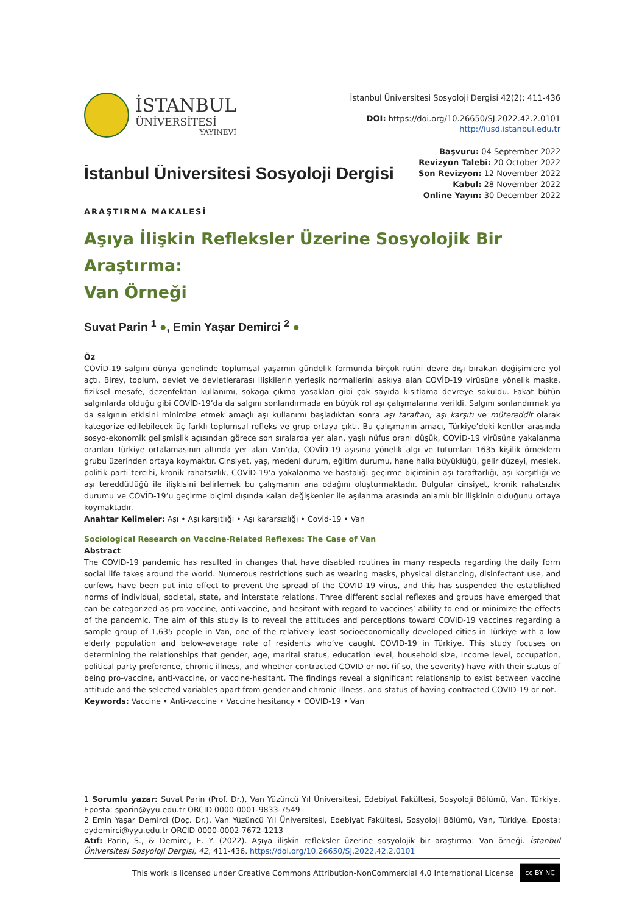İSTANBUL
ÜNİVERSİTESİ
YAYINEVİ
İstanbul Üniversitesi Sosyoloji Dergisi 42(2): 411-436
DOI: https://doi.org/10.26650/SJ.2022.42.2.0101
http://iusd.istanbul.edu.tr
İstanbul Üniversitesi Sosyoloji Dergisi
Başvuru: 04 September 2022
Revizyon Talebi: 20 October 2022
Son Revizyon: 12 November 2022
Kabul: 28 November 2022
Online Yayın: 30 December 2022
ARAŞTIRMA MAKALESİ
Aşıya İlişkin Refleksler Üzerine Sosyolojik Bir Araştırma:
Van Örneği
Suvat Parin <sup>1</sup> ●, Emin Yaşar Demirci <sup>2</sup> ●
Öz
COVİD-19 salgını dünya genelinde toplumsal yaşamın gündelik formunda birçok rutini devre dışı bırakan değişimlere yol açtı. Birey, toplum, devlet ve devletlerarası ilişkilerin yerleşik normallerini askıya alan COVİD-19 virüsüne yönelik maske, fiziksel mesafe, dezenfektan kullanımı, sokağa çıkma yasakları gibi çok sayıda kısıtlama devreye sokuldu. Fakat bütün salgınlarda olduğu gibi COVİD-19’da da salgını sonlandırmada en büyük rol aşı çalışmalarına verildi. Salgını sonlandırmak ya da salgının etkisini minimize etmek amaçlı aşı kullanımı başladıktan sonra aşı taraftarı, aşı karşıtı ve mütereddit olarak kategorize edilebilecek üç farklı toplumsal refleks ve grup ortaya çıktı. Bu çalışmanın amacı, Türkiye’deki kentler arasında sosyo-ekonomik gelişmişlik açısından görece son sıralarda yer alan, yaşlı nüfus oranı düşük, COVİD-19 virüsüne yakalanma oranları Türkiye ortalamasının altında yer alan Van’da, COVİD-19 aşısına yönelik algı ve tutumları 1635 kişilik örneklem grubu üzerinden ortaya koymaktır. Cinsiyet, yaş, medeni durum, eğitim durumu, hane halkı büyüklüğü, gelir düzeyi, meslek, politik parti tercihi, kronik rahatsızlık, COVİD-19’a yakalanma ve hastalığı geçirme biçiminin aşı taraftarlığı, aşı karşıtlığı ve aşı tereddütlüğü ile ilişkisini belirlemek bu çalışmanın ana odağını oluşturmaktadır. Bulgular cinsiyet, kronik rahatsızlık durumu ve COVİD-19’u geçirme biçimi dışında kalan değişkenler ile aşılanma arasında anlamlı bir ilişkinin olduğunu ortaya koymaktadır.
Anahtar Kelimeler: Aşı • Aşı karşıtlığı • Aşı kararsızlığı • Covid-19 • Van
Sociological Research on Vaccine-Related Reflexes: The Case of Van
Abstract
The COVID-19 pandemic has resulted in changes that have disabled routines in many respects regarding the daily form social life takes around the world. Numerous restrictions such as wearing masks, physical distancing, disinfectant use, and curfews have been put into effect to prevent the spread of the COVID-19 virus, and this has suspended the established norms of individual, societal, state, and interstate relations. Three different social reflexes and groups have emerged that can be categorized as pro-vaccine, anti-vaccine, and hesitant with regard to vaccines’ ability to end or minimize the effects of the pandemic. The aim of this study is to reveal the attitudes and perceptions toward COVID-19 vaccines regarding a sample group of 1,635 people in Van, one of the relatively least socioeconomically developed cities in Türkiye with a low elderly population and below-average rate of residents who’ve caught COVID-19 in Türkiye. This study focuses on determining the relationships that gender, age, marital status, education level, household size, income level, occupation, political party preference, chronic illness, and whether contracted COVID or not (if so, the severity) have with their status of being pro-vaccine, anti-vaccine, or vaccine-hesitant. The findings reveal a significant relationship to exist between vaccine attitude and the selected variables apart from gender and chronic illness, and status of having contracted COVID-19 or not.
Keywords: Vaccine • Anti-vaccine • Vaccine hesitancy • COVID-19 • Van
1 Sorumlu yazar: Suvat Parin (Prof. Dr.), Van Yüzüncü Yıl Üniversitesi, Edebiyat Fakültesi, Sosyoloji Bölümü, Van, Türkiye. Eposta: sparin@yyu.edu.tr ORCID 0000-0001-9833-7549
2 Emin Yaşar Demirci (Doç. Dr.), Van Yüzüncü Yıl Üniversitesi, Edebiyat Fakültesi, Sosyoloji Bölümü, Van, Türkiye. Eposta: eydemirci@yyu.edu.tr ORCID 0000-0002-7672-1213
Atıf: Parin, S., & Demirci, E. Y. (2022). Aşıya ilişkin refleksler üzerine sosyolojik bir araştırma: Van örneği. İstanbul Üniversitesi Sosyoloji Dergisi, 42, 411-436. https://doi.org/10.26650/SJ.2022.42.2.0101
This work is licensed under Creative Commons Attribution-NonCommercial 4.0 International License cc BY NC